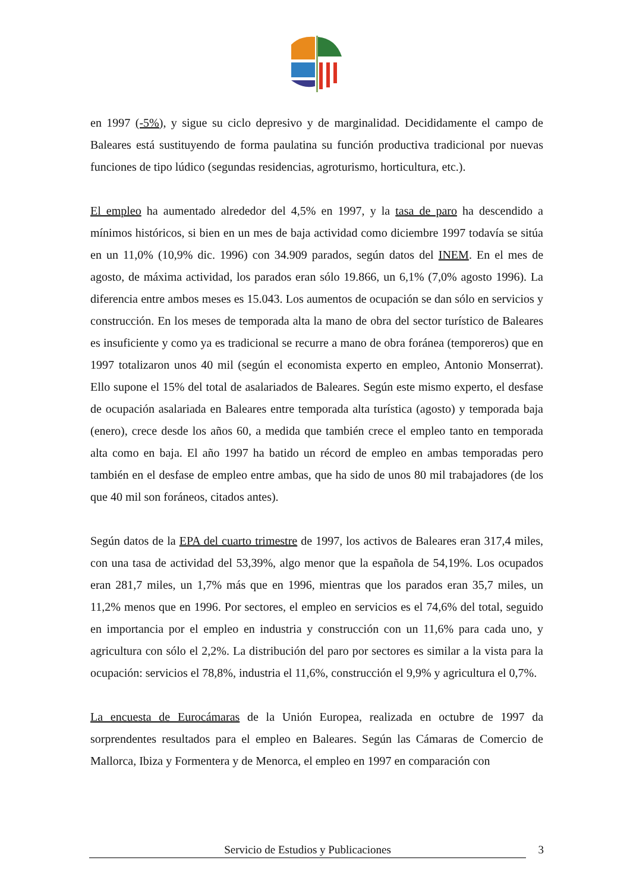en 1997 (-5%), y sigue su ciclo depresivo y de marginalidad. Decididamente el campo de Baleares está sustituyendo de forma paulatina su función productiva tradicional por nuevas funciones de tipo lúdico (segundas residencias, agroturismo, horticultura, etc.).
El empleo ha aumentado alrededor del 4,5% en 1997, y la tasa de paro ha descendido a mínimos históricos, si bien en un mes de baja actividad como diciembre 1997 todavía se sitúa en un 11,0% (10,9% dic. 1996) con 34.909 parados, según datos del INEM. En el mes de agosto, de máxima actividad, los parados eran sólo 19.866, un 6,1% (7,0% agosto 1996). La diferencia entre ambos meses es 15.043. Los aumentos de ocupación se dan sólo en servicios y construcción. En los meses de temporada alta la mano de obra del sector turístico de Baleares es insuficiente y como ya es tradicional se recurre a mano de obra foránea (temporeros) que en 1997 totalizaron unos 40 mil (según el economista experto en empleo, Antonio Monserrat). Ello supone el 15% del total de asalariados de Baleares. Según este mismo experto, el desfase de ocupación asalariada en Baleares entre temporada alta turística (agosto) y temporada baja (enero), crece desde los años 60, a medida que también crece el empleo tanto en temporada alta como en baja. El año 1997 ha batido un récord de empleo en ambas temporadas pero también en el desfase de empleo entre ambas, que ha sido de unos 80 mil trabajadores (de los que 40 mil son foráneos, citados antes).
Según datos de la EPA del cuarto trimestre de 1997, los activos de Baleares eran 317,4 miles, con una tasa de actividad del 53,39%, algo menor que la española de 54,19%. Los ocupados eran 281,7 miles, un 1,7% más que en 1996, mientras que los parados eran 35,7 miles, un 11,2% menos que en 1996. Por sectores, el empleo en servicios es el 74,6% del total, seguido en importancia por el empleo en industria y construcción con un 11,6% para cada uno, y agricultura con sólo el 2,2%. La distribución del paro por sectores es similar a la vista para la ocupación: servicios el 78,8%, industria el 11,6%, construcción el 9,9% y agricultura el 0,7%.
La encuesta de Eurocámaras de la Unión Europea, realizada en octubre de 1997 da sorprendentes resultados para el empleo en Baleares. Según las Cámaras de Comercio de Mallorca, Ibiza y Formentera y de Menorca, el empleo en 1997 en comparación con
Servicio de Estudios y Publicaciones 3